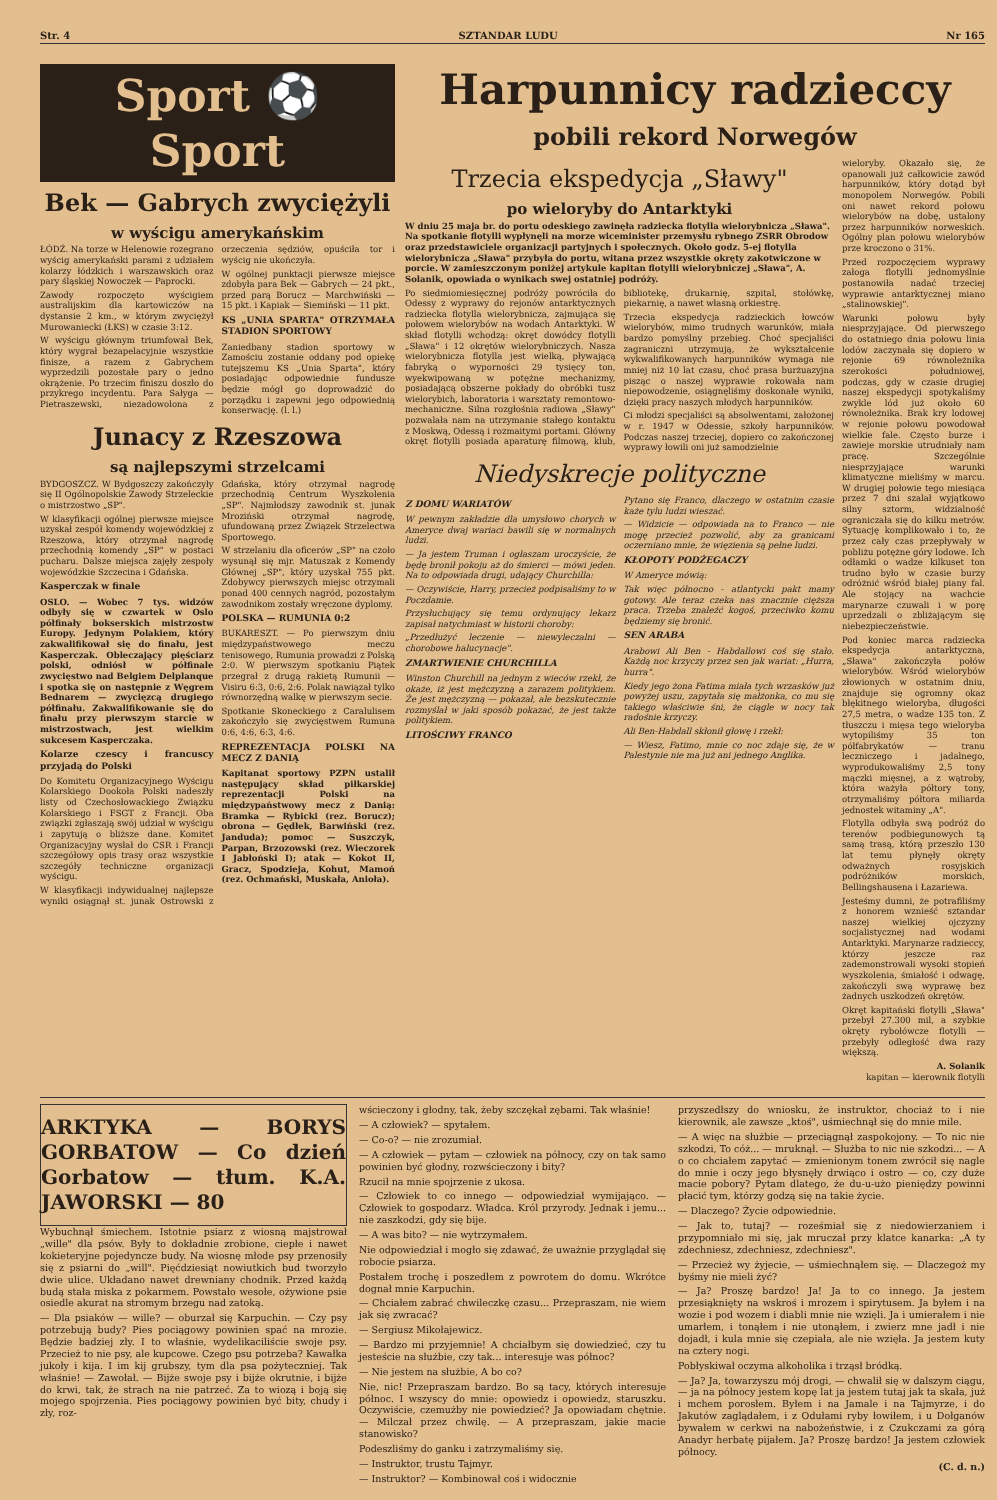Str. 4 SZTANDAR LUDU Nr 165
Sport ⚽ Sport
Bek — Gabrych zwyciężyli
w wyścigu amerykańskim
ŁÓDŹ. Na torze w Helenowie rozegrano wyścig amerykański parami z udziałem kolarzy łódzkich i warszawskich oraz pary śląskiej Nowoczek — Paprocki.
Zawody rozpoczęto wyścigiem australijskim dla kartowiczów na dystansie 2 km., w którym zwyciężył Murowaniecki (ŁKS) w czasie 3:12.
W wyścigu głównym triumfował Bek, który wygrał bezapelacyjnie wszystkie finisze, a razem z Gabrychem wyprzedzili pozostałe pary o jedno okrążenie. Po trzecim finiszu doszło do przykrego incydentu. Para Sałyga — Pietraszewski, niezadowolona z orzeczenia sędziów, opuściła tor i wyścig nie ukończyła.
W ogólnej punktacji pierwsze miejsce zdobyła para Bek — Gabrych — 24 pkt., przed parą Borucz — Marchwiński — 15 pkt. i Kapiak — Siemiński — 11 pkt.
KS „UNIA SPARTA" OTRZYMAŁA STADION SPORTOWY
Zaniedbany stadion sportowy w Zamościu zostanie oddany pod opiekę tutejszemu KS „Unia Sparta", który posiadając odpowiednie fundusze będzie mógł go doprowadzić do porządku i zapewni jego odpowiednią konserwację. (l. l.)
Junacy z Rzeszowa
są najlepszymi strzelcami
BYDGOSZCZ. W Bydgoszczy zakończyły się II Ogólnopolskie Zawody Strzeleckie o mistrzostwo „SP".
W klasyfikacji ogólnej pierwsze miejsce uzyskał zespół komendy wojewódzkiej z Rzeszowa, który otrzymał nagrodę przechodnią komendy „SP" w postaci pucharu. Dalsze miejsca zajęły zespoły wojewódzkie Szczecina i Gdańska.
Kasperczak w finale
OSLO. — Wobec 7 tys. widzów odbyły się w czwartek w Oslo półfinały bokserskich mistrzostw Europy. Jedynym Polakiem, który zakwalifikował się do finału, jest Kasperczak. Obleczający pięściarz polski, odniósł w półfinale zwycięstwo nad Belgiem Delplanque i spotka się on następnie z Węgrem Bednarem — zwycięzcą drugiego półfinału. Zakwalifikowanie się do finału przy pierwszym starcie w mistrzostwach, jest wielkim sukcesem Kasperczaka.
Kolarze czescy i francuscy przyjadą do Polski
Do Komitetu Organizacyjnego Wyścigu Kolarskiego Dookoła Polski nadeszły listy od Czechosłowackiego Związku Kolarskiego i FSGT z Francji. Oba związki zgłaszają swój udział w wyścigu i zapytują o bliższe dane. Komitet Organizacyjny wysłał do CSR i Francji szczegółowy opis trasy oraz wszystkie szczegóły techniczne organizacji wyścigu.
W klasyfikacji indywidualnej najlepsze wyniki osiągnął st. junak Ostrowski z Gdańska, który otrzymał nagrodę przechodnią Centrum Wyszkolenia „SP". Najmłodszy zawodnik st. junak Mroziński otrzymał nagrodę, ufundowaną przez Związek Strzelectwa Sportowego.
W strzelaniu dla oficerów „SP" na czoło wysunął się mjr. Matuszak z Komendy Głównej „SP", który uzyskał 755 pkt. Zdobywcy pierwszych miejsc otrzymali ponad 400 cennych nagród, pozostałym zawodnikom zostały wręczone dyplomy.
POLSKA — RUMUNIA 0:2
BUKARESZT. — Po pierwszym dniu międzypaństwowego meczu tenisowego, Rumunia prowadzi z Polską 2:0. W pierwszym spotkaniu Piątek przegrał z drugą rakietą Rumunii — Visiru 6:3, 0:6, 2:6. Polak nawiązał tylko równorzędną walkę w pierwszym secie.
Spotkanie Skoneckiego z Caralulisem zakończyło się zwycięstwem Rumuna 0:6, 4:6, 6:3, 4:6.
REPREZENTACJA POLSKI NA MECZ Z DANIĄ
Kapitanat sportowy PZPN ustalił następujący skład piłkarskiej reprezentacji Polski na międzypaństwowy mecz z Danią: Bramka — Rybicki (rez. Borucz); obrona — Gędłek, Barwiński (rez. Janduda); pomoc — Suszczyk, Parpan, Brzozowski (rez. Wieczorek I Jabłoński I); atak — Kokot II, Gracz, Spodzieja, Kohut, Mamoń (rez. Ochmański, Muskała, Anioła).
Harpunnicy radzieccy
pobili rekord Norwegów
Trzecia ekspedycja „Sławy"
po wieloryby do Antarktyki
W dniu 25 maja br. do portu odeskiego zawinęła radziecka flotylla wielorybnicza „Sława". Na spotkanie flotylli wypłynęli na morze wiceminister przemysłu rybnego ZSRR Obrodow oraz przedstawiciele organizacji partyjnych i społecznych. Około godz. 5-ej flotylla wielorybnicza „Sława" przybyła do portu, witana przez wszystkie okręty zakotwiczone w porcie. W zamieszczonym poniżej artykule kapitan flotylli wielorybniczej „Sława", A. Solanik, opowiada o wynikach swej ostatniej podróży.
Po siedmiomiesięcznej podróży powróciła do Odessy z wyprawy do rejonów antarktycznych radziecka flotylla wielorybnicza, zajmująca się połowem wielorybów na wodach Antarktyki. W skład flotylli wchodzą: okręt dowódcy flotylli „Sława" i 12 okrętów wielorybniczych. Nasza wielorybnicza flotylla jest wielką, pływającą fabryką o wyporności 29 tysięcy ton, wyekwipowaną w potężne mechanizmy, posiadającą obszerne pokłady do obróbki tusz wielorybich, laboratoria i warsztaty remontowo-mechaniczne. Silna rozgłośnia radiowa „Sławy" pozwalała nam na utrzymanie stałego kontaktu z Moskwą, Odessą i rozmaitymi portami. Główny okręt flotylli posiada aparaturę filmową, klub, bibliotekę, drukarnię, szpital, stołówkę, piekarnię, a nawet własną orkiestrę.
Trzecia ekspedycja radzieckich łowców wielorybów, mimo trudnych warunków, miała bardzo pomyślny przebieg. Choć specjaliści zagraniczni utrzymują, że wykształcenie wykwalifikowanych harpunników wymaga nie mniej niż 10 lat czasu, choć prasa burżuazyjna pisząc o naszej wyprawie rokowała nam niepowodzenie, osiągnęliśmy doskonałe wyniki, dzięki pracy naszych młodych harpunników.
Ci młodzi specjaliści są absolwentami, założonej w r. 1947 w Odessie, szkoły harpunników. Podczas naszej trzeciej, dopiero co zakończonej wyprawy łowili oni już samodzielnie
Niedyskrecje polityczne
Z DOMU WARIATÓW
W pewnym zakładzie dla umysłowo chorych w Ameryce dwaj wariaci bawili się w normalnych ludzi.
— Ja jestem Truman i ogłaszam uroczyście, że będę bronił pokoju aż do śmierci — mówi jeden. Na to odpowiada drugi, udający Churchilla:
— Oczywiście, Harry, przecież podpisaliśmy to w Poczdamie.
Przysłuchujący się temu ordynujący lekarz zapisał natychmiast w historii choroby:
„Przedłużyć leczenie — niewyleczalni — chorobowe halucynacje".
ZMARTWIENIE CHURCHILLA
Winston Churchill na jednym z wieców rzekł, że okaże, iż jest mężczyzną a zarazem politykiem. Że jest mężczyzną — pokazał, ale bezskutecznie rozmyślał w jaki sposób pokazać, że jest także politykiem.
LITOŚCIWY FRANCO
Pytano się Franco, dlaczego w ostatnim czasie każe tylu ludzi wieszać.
— Widzicie — odpowiada na to Franco — nie mogę przecież pozwolić, aby za granicami oczerniano mnie, że więzienia są pełne ludzi.
KŁOPOTY PODŻEGACZY
W Ameryce mówią:
Tak więc północno - atlantycki pakt mamy gotowy. Ale teraz czeka nas znacznie cięższa praca. Trzeba znaleźć kogoś, przeciwko komu będziemy się bronić.
SEN ARABA
Arabowi Ali Ben - Habdallowi coś się stało. Każdą noc krzyczy przez sen jak wariat: „Hurra, hurra".
Kiedy jego żona Fatima miała tych wrzasków już powyżej uszu, zapytała się małżonka, co mu się takiego właściwie śni, że ciągle w nocy tak radośnie krzyczy.
Ali Ben-Habdall skłonił głowę i rzekł:
— Wiesz, Fatimo, mnie co noc zdaje się, że w Palestynie nie ma już ani jednego Anglika.
wieloryby. Okazało się, że opanowali już całkowicie zawód harpunników, który dotąd był monopolem Norwegów. Pobili oni nawet rekord połowu wielorybów na dobę, ustalony przez harpunników norweskich. Ogólny plan połowu wielorybów prze kroczono o 31%.
Przed rozpoczęciem wyprawy załoga flotylli jednomyślnie postanowiła nadać trzeciej wyprawie antarktycznej miano „stalinowskiej".
Warunki połowu były niesprzyjające. Od pierwszego do ostatniego dnia połowu linia lodów zaczynała się dopiero w rejonie 69 równoleżnika szerokości południowej, podczas, gdy w czasie drugiej naszej ekspedycji spotykaliśmy zwykle lód już około 60 równoleżnika. Brak kry lodowej w rejonie połowu powodował wielkie fale. Często burze i zawieje morskie utrudniały nam pracę. Szczególnie niesprzyjające warunki klimatyczne mieliśmy w marcu. W drugiej połowie tego miesiąca przez 7 dni szalał wyjątkowo silny sztorm, widzialność ograniczała się do kilku metrów. Sytuację komplikowało i to, że przez cały czas przepływały w pobliżu potężne góry lodowe. Ich odłamki o wadze kilkuset ton trudno było w czasie burzy odróżnić wśród białej piany fal. Ale stojący na wachcie marynarze czuwali i w porę uprzedzali o zbliżającym się niebezpieczeństwie.
Pod koniec marca radziecka ekspedycja antarktyczna, „Sława" zakończyła połów wielorybów. Wśród wielorybów złowionych w ostatnim dniu, znajduje się ogromny okaz błękitnego wieloryba, długości 27,5 metra, o wadze 135 ton. Z tłuszczu i mięsa tego wieloryba wytopiliśmy 35 ton półfabrykatów — tranu leczniczego i jadalnego, wyprodukowaliśmy 2,5 tony mączki mięsnej, a z wątroby, która ważyła półtory tony, otrzymaliśmy półtora miliarda jednostek witaminy „A".
Flotylla odbyła swą podróż do terenów podbiegunowych tą samą trasą, którą przeszło 130 lat temu płynęły okręty odważnych rosyjskich podróżników morskich, Bellingshausena i Łazariewa.
Jesteśmy dumni, że potrafiliśmy z honorem wznieść sztandar naszej wielkiej ojczyzny socjalistycznej nad wodami Antarktyki. Marynarze radzieccy, którzy jeszcze raz zademonstrowali wysoki stopień wyszkolenia, śmiałość i odwagę, zakończyli swą wyprawę bez żadnych uszkodzeń okrętów.
Okręt kapitański flotylli „Sława" przebył 27.300 mil, a szybkie okręty rybołówcze flotylli — przebyły odległość dwa razy większą.
A. Solanik
kapitan — kierownik flotylli
ARKTYKA — BORYS GORBATOW — Co dzień Gorbatow — tłum. K.A. JAWORSKI — 80
Wybuchnął śmiechem. Istotnie psiarz z wiosną majstrował „wille" dla psów. Były to dokładnie zrobione, ciepłe i nawet kokieteryjne pojedyncze budy. Na wiosnę młode psy przenosiły się z psiarni do „will". Pięćdziesiąt nowiutkich bud tworzyło dwie ulice. Układano nawet drewniany chodnik. Przed każdą budą stała miska z pokarmem. Powstało wesołe, ożywione psie osiedle akurat na stromym brzegu nad zatoką.
— Dla psiaków — wille? — oburzał się Karpuchin. — Czy psy potrzebują budy? Pies pociągowy powinien spać na mrozie. Będzie badziej zły. I to właśnie, wydelikaciliście swoje psy. Przecież to nie psy, ale kupcowe. Czego psu potrzeba? Kawałka jukoły i kija. I im kij grubszy, tym dla psa pożyteczniej. Tak właśnie! — Zawołał. — Bijże swoje psy i bijże okrutnie, i bijże do krwi, tak, że strach na nie patrzeć. Za to wiozą i boją się mojego spojrzenia. Pies pociągowy powinien być bity, chudy i zły, roz-
wścieczony i głodny, tak, żeby szczękał zębami. Tak właśnie!
— A człowiek? — spytałem.
— Co-o? — nie zrozumiał.
— A człowiek — pytam — człowiek na północy, czy on tak samo powinien być głodny, rozwścieczony i bity?
Rzucił na mnie spojrzenie z ukosa.
— Człowiek to co innego — odpowiedział wymijająco. — Człowiek to gospodarz. Władca. Król przyrody. Jednak i jemu... nie zaszkodzi, gdy się bije.
— A was bito? — nie wytrzymałem.
Nie odpowiedział i mogło się zdawać, że uważnie przyglądał się robocie psiarza.
Postałem trochę i poszedłem z powrotem do domu. Wkrótce dognał mnie Karpuchin.
— Chciałem zabrać chwileczkę czasu... Przepraszam, nie wiem jak się zwracać?
— Sergiusz Mikołajewicz.
— Bardzo mi przyjemnie! A chciałbym się dowiedzieć, czy tu jesteście na służbie, czy tak... interesuje was północ?
— Nie jestem na służbie, A bo co?
Nie, nic! Przepraszam bardzo. Bo są tacy, których interesuje północ. I wszyscy do mnie: opowiedz i opowiedz, staruszku. Oczywiście, czemużby nie powiedzieć? Ja opowiadam chętnie. — Milczał przez chwilę. — A przepraszam, jakie macie stanowisko?
Podeszliśmy do ganku i zatrzymaliśmy się.
— Instruktor, trustu Tajmyr.
— Instruktor? — Kombinował coś i widocznie
przyszedłszy do wniosku, że instruktor, chociaż to i nie kierownik, ale zawsze „ktoś", uśmiechnął się do mnie mile.
— A więc na służbie — przeciągnął zaspokojony. — To nic nie szkodzi, To cóż... — mruknął. — Służba to nic nie szkodzi... — A o co chciałem zapytać — zmienionym tonem zwrócił się nagle do mnie i oczy jego błysnęły drwiąco i ostro — co, czy duże macie pobory? Pytam dlatego, że du-u-użo pieniędzy powinni płacić tym, którzy godzą się na takie życie.
— Dlaczego? Życie odpowiednie.
— Jak to, tutaj? — roześmiał się z niedowierzaniem i przypomniało mi się, jak mruczał przy klatce kanarka: „A ty zdechniesz, zdechniesz, zdechniesz".
— Przecież wy żyjecie, — uśmiechnąłem się. — Dlaczegoż my byśmy nie mieli żyć?
— Ja? Proszę bardzo! Ja! Ja to co innego. Ja jestem przesiąknięty na wskroś i mrozem i spirytusem. Ja byłem i na wozie i pod wozem i diabli mnie nie wzięli. Ja i umierałem i nie umarłem, i tonąłem i nie utonąłem, i zwierz mne jadł i nie dojadł, i kula mnie się czepiała, ale nie wzięła. Ja jestem kuty na cztery nogi.
Pobłyskiwał oczyma alkoholika i trząsł bródką.
— Ja? Ja, towarzyszu mój drogi, — chwalił się w dalszym ciągu, — ja na północy jestem kopę lat ja jestem tutaj jak ta skała, już i mchem porosłem. Byłem i na Jamale i na Tajmyrze, i do Jakutów zaglądałem, i z Odułami ryby łowiłem, i u Dołganów bywałem w cerkwi na nabożeństwie, i z Czukczami za górą Anadyr herbatę pijałem. Ja? Proszę bardzo! Ja jestem człowiek północy.
(C. d. n.)